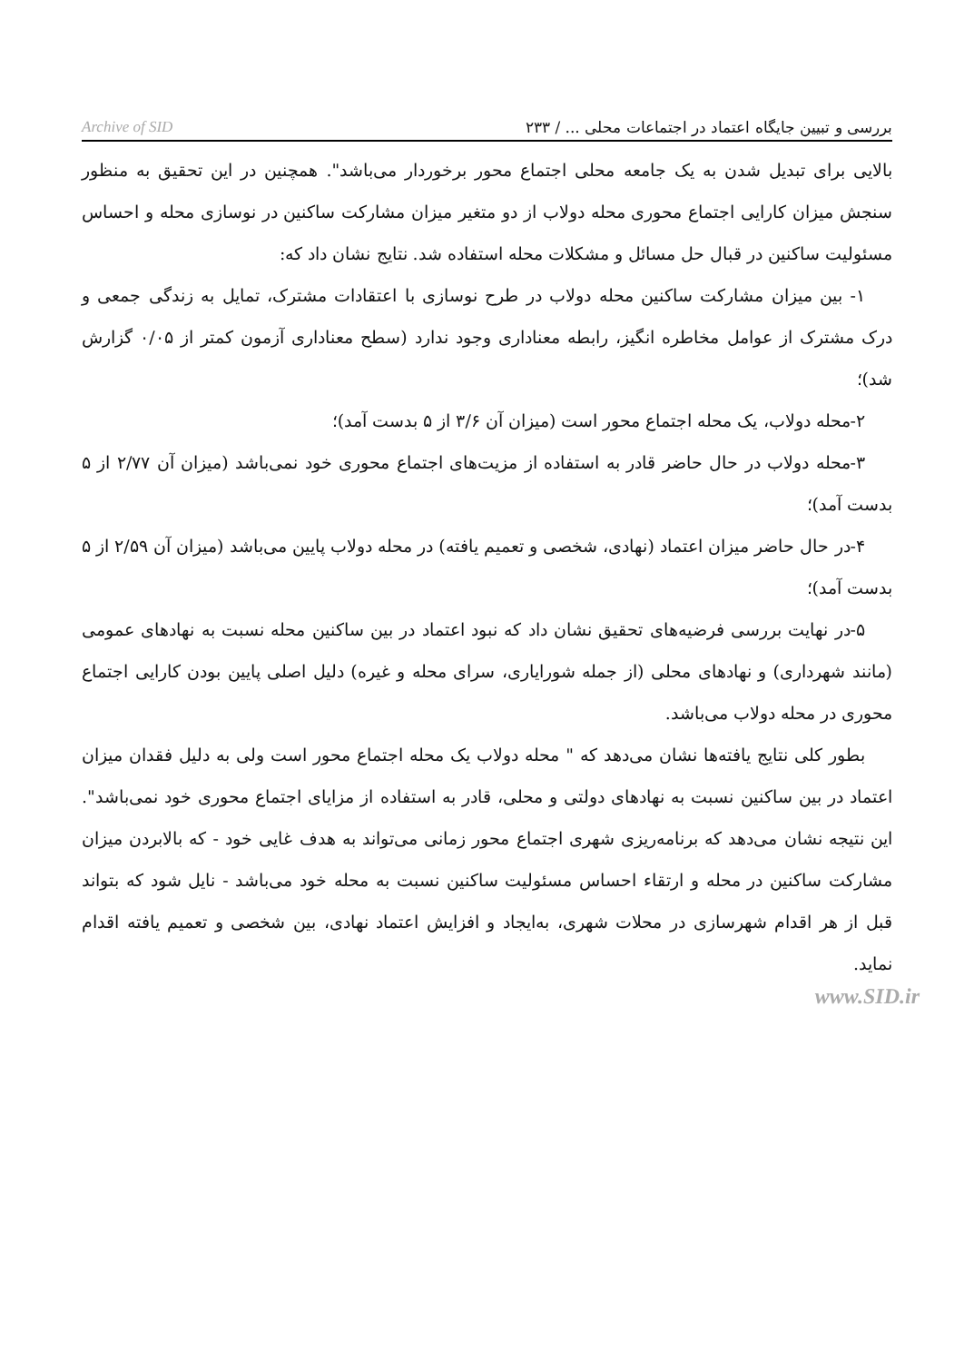بررسی و تبیین جایگاه اعتماد در اجتماعات محلی ... / ۲۳۳ Archive of SID
بالایی برای تبدیل شدن به یک جامعه محلی اجتماع محور برخوردار می‌باشد". همچنین در این تحقیق به منظور سنجش میزان کارایی اجتماع محوری محله دولاب از دو متغیر میزان مشارکت ساکنین در نوسازی محله و احساس مسئولیت ساکنین در قبال حل مسائل و مشکلات محله استفاده شد. نتایج نشان داد که:
۱- بین میزان مشارکت ساکنین محله دولاب در طرح نوسازی با اعتقادات مشترک، تمایل به زندگی جمعی و درک مشترک از عوامل مخاطره انگیز، رابطه معناداری وجود ندارد (سطح معناداری آزمون کمتر از ۰/۰۵ گزارش شد)؛
۲-محله دولاب، یک محله اجتماع محور است (میزان آن ۳/۶ از ۵ بدست آمد)؛
۳-محله دولاب در حال حاضر قادر به استفاده از مزیت‌های اجتماع محوری خود نمی‌باشد (میزان آن ۲/۷۷ از ۵ بدست آمد)؛
۴-در حال حاضر میزان اعتماد (نهادی، شخصی و تعمیم یافته) در محله دولاب پایین می‌باشد (میزان آن ۲/۵۹ از ۵ بدست آمد)؛
۵-در نهایت بررسی فرضیه‌های تحقیق نشان داد که نبود اعتماد در بین ساکنین محله نسبت به نهادهای عمومی (مانند شهرداری) و نهادهای محلی (از جمله شورایاری، سرای محله و غیره) دلیل اصلی پایین بودن کارایی اجتماع محوری در محله دولاب می‌باشد.
بطور کلی نتایج یافته‌ها نشان می‌دهد که " محله دولاب یک محله اجتماع محور است ولی به دلیل فقدان میزان اعتماد در بین ساکنین نسبت به نهادهای دولتی و محلی، قادر به استفاده از مزایای اجتماع محوری خود نمی‌باشد". این نتیجه نشان می‌دهد که برنامه‌ریزی شهری اجتماع محور زمانی می‌تواند به هدف غایی خود - که بالابردن میزان مشارکت ساکنین در محله و ارتقاء احساس مسئولیت ساکنین نسبت به محله خود می‌باشد - نایل شود که بتواند قبل از هر اقدام شهرسازی در محلات شهری، به‌ایجاد و افزایش اعتماد نهادی، بین شخصی و تعمیم یافته اقدام نماید.
www.SID.ir